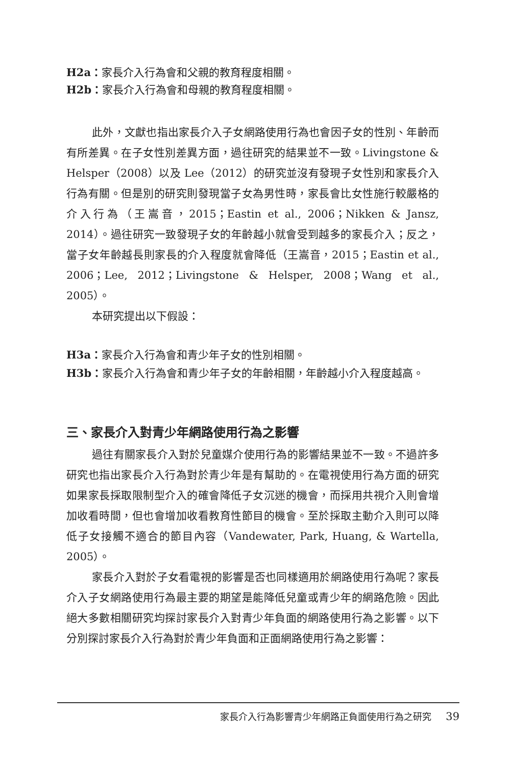H2a：家長介入行為會和父親的教育程度相關。
H2b：家長介入行為會和母親的教育程度相關。
此外，文獻也指出家長介入子女網路使用行為也會因子女的性別、年齡而有所差異。在子女性別差異方面，過往研究的結果並不一致。Livingstone & Helsper（2008）以及 Lee（2012）的研究並沒有發現子女性別和家長介入行為有關。但是別的研究則發現當子女為男性時，家長會比女性施行較嚴格的介入行為（王嵩音，2015；Eastin et al., 2006；Nikken & Jansz, 2014）。過往研究一致發現子女的年齡越小就會受到越多的家長介入；反之，當子女年齡越長則家長的介入程度就會降低（王嵩音，2015；Eastin et al., 2006；Lee, 2012；Livingstone & Helsper, 2008；Wang et al., 2005）。
本研究提出以下假設：
H3a：家長介入行為會和青少年子女的性別相關。
H3b：家長介入行為會和青少年子女的年齡相關，年齡越小介入程度越高。
三、家長介入對青少年網路使用行為之影響
過往有關家長介入對於兒童媒介使用行為的影響結果並不一致。不過許多研究也指出家長介入行為對於青少年是有幫助的。在電視使用行為方面的研究如果家長採取限制型介入的確會降低子女沉迷的機會，而採用共視介入則會增加收看時間，但也會增加收看教育性節目的機會。至於採取主動介入則可以降低子女接觸不適合的節目內容（Vandewater, Park, Huang, & Wartella, 2005）。
家長介入對於子女看電視的影響是否也同樣適用於網路使用行為呢？家長介入子女網路使用行為最主要的期望是能降低兒童或青少年的網路危險。因此絕大多數相關研究均探討家長介入對青少年負面的網路使用行為之影響。以下分別探討家長介入行為對於青少年負面和正面網路使用行為之影響：
家長介入行為影響青少年網路正負面使用行為之研究 39